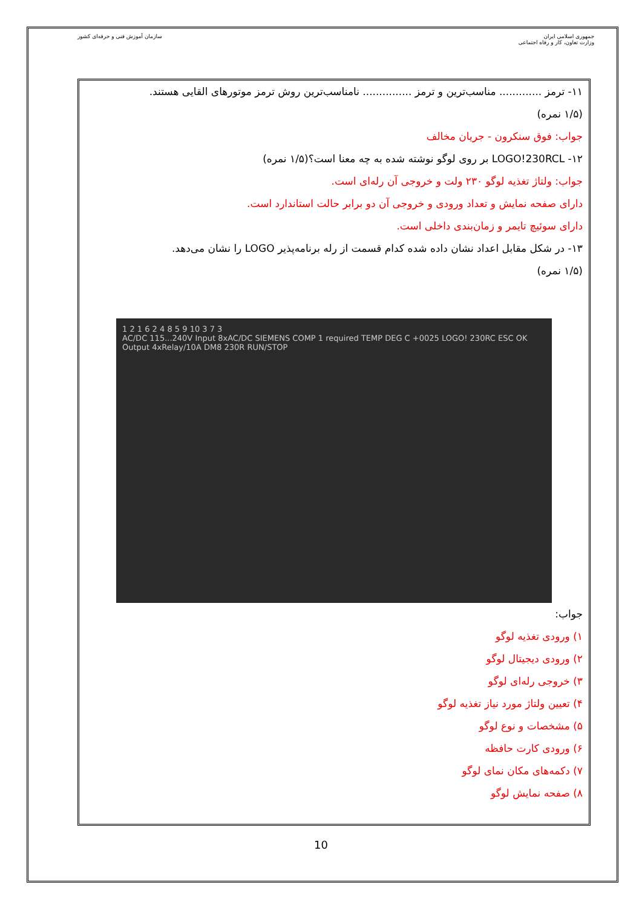سازمان آموزش فنی و حرفه‌ای کشور
جمهوری اسلامی ایران
وزارت تعاون، کار و رفاه اجتماعی
۱۱- ترمز ............. مناسب‌ترین و ترمز ............... نامناسب‌ترین روش ترمز موتورهای القایی هستند.
(۱/۵ نمره)
جواب: فوق سنکرون - جریان مخالف
۱۲- LOGO!230RCL بر روی لوگو نوشته شده به چه معنا است؟(۱/۵ نمره)
جواب: ولتاژ تغذیه لوگو ۲۳۰ ولت و خروجی آن رله‌ای است.
دارای صفحه نمایش و تعداد ورودی و خروجی آن دو برابر حالت استاندارد است.
دارای سوئیچ تایمر و زمان‌بندی داخلی است.
۱۳- در شکل مقابل اعداد نشان داده شده کدام قسمت از رله برنامه‌پذیر LOGO را نشان می‌دهد.
(۱/۵ نمره)
1 2 1 6 2 4 8 5 9 10 3 7 3
AC/DC 115...240V Input 8xAC/DC SIEMENS COMP 1 required TEMP DEG C +0025 LOGO! 230RC ESC OK Output 4xRelay/10A DM8 230R RUN/STOP
جواب:
۱) ورودی تغذیه لوگو
۲) ورودی دیجیتال لوگو
۳) خروجی رله‌ای لوگو
۴) تعیین ولتاژ مورد نیاز تغذیه لوگو
۵) مشخصات و نوع لوگو
۶) ورودی کارت حافظه
۷) دکمه‌های مکان نمای لوگو
۸) صفحه نمایش لوگو
10